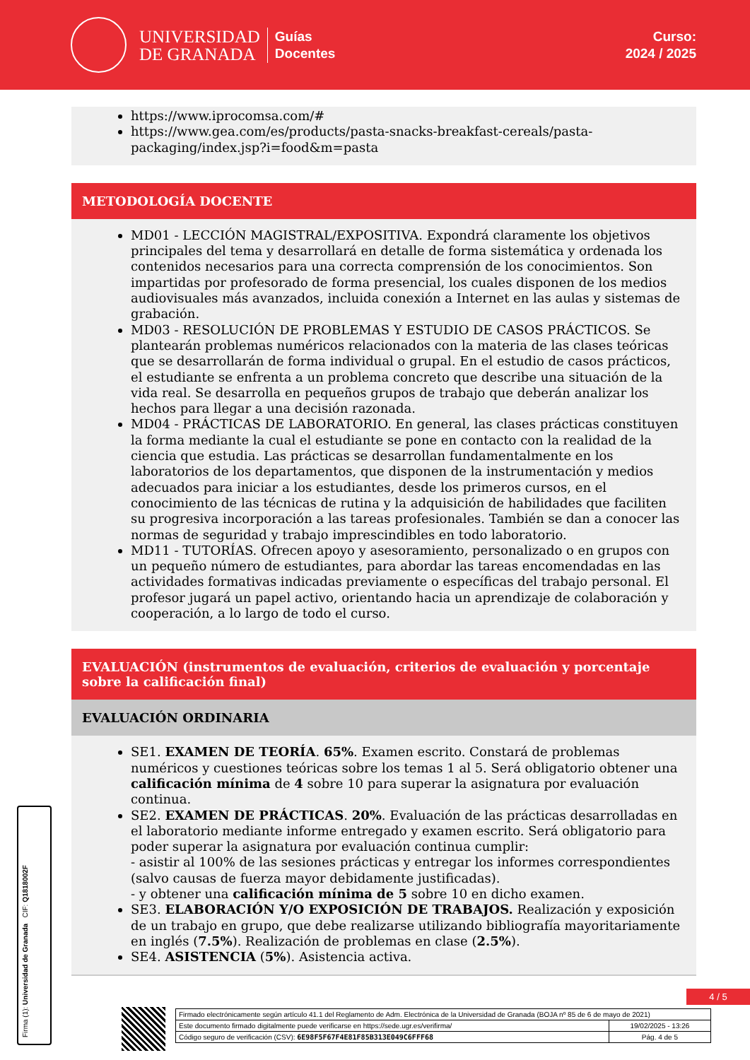UNIVERSIDAD
DE GRANADA
Guías
Docentes
Curso:
2024 / 2025
https://www.iprocomsa.com/#
https://www.gea.com/es/products/pasta-snacks-breakfast-cereals/pasta-packaging/index.jsp?i=food&m=pasta
METODOLOGÍA DOCENTE
MD01 - LECCIÓN MAGISTRAL/EXPOSITIVA. Expondrá claramente los objetivos principales del tema y desarrollará en detalle de forma sistemática y ordenada los contenidos necesarios para una correcta comprensión de los conocimientos. Son impartidas por profesorado de forma presencial, los cuales disponen de los medios audiovisuales más avanzados, incluida conexión a Internet en las aulas y sistemas de grabación.
MD03 - RESOLUCIÓN DE PROBLEMAS Y ESTUDIO DE CASOS PRÁCTICOS. Se plantearán problemas numéricos relacionados con la materia de las clases teóricas que se desarrollarán de forma individual o grupal. En el estudio de casos prácticos, el estudiante se enfrenta a un problema concreto que describe una situación de la vida real. Se desarrolla en pequeños grupos de trabajo que deberán analizar los hechos para llegar a una decisión razonada.
MD04 - PRÁCTICAS DE LABORATORIO. En general, las clases prácticas constituyen la forma mediante la cual el estudiante se pone en contacto con la realidad de la ciencia que estudia. Las prácticas se desarrollan fundamentalmente en los laboratorios de los departamentos, que disponen de la instrumentación y medios adecuados para iniciar a los estudiantes, desde los primeros cursos, en el conocimiento de las técnicas de rutina y la adquisición de habilidades que faciliten su progresiva incorporación a las tareas profesionales. También se dan a conocer las normas de seguridad y trabajo imprescindibles en todo laboratorio.
MD11 - TUTORÍAS. Ofrecen apoyo y asesoramiento, personalizado o en grupos con un pequeño número de estudiantes, para abordar las tareas encomendadas en las actividades formativas indicadas previamente o específicas del trabajo personal. El profesor jugará un papel activo, orientando hacia un aprendizaje de colaboración y cooperación, a lo largo de todo el curso.
EVALUACIÓN (instrumentos de evaluación, criterios de evaluación y porcentaje sobre la calificación final)
EVALUACIÓN ORDINARIA
SE1. EXAMEN DE TEORÍA. 65%. Examen escrito. Constará de problemas numéricos y cuestiones teóricas sobre los temas 1 al 5. Será obligatorio obtener una calificación mínima de 4 sobre 10 para superar la asignatura por evaluación continua.
SE2. EXAMEN DE PRÁCTICAS. 20%. Evaluación de las prácticas desarrolladas en el laboratorio mediante informe entregado y examen escrito. Será obligatorio para poder superar la asignatura por evaluación continua cumplir:
- asistir al 100% de las sesiones prácticas y entregar los informes correspondientes (salvo causas de fuerza mayor debidamente justificadas).
- y obtener una calificación mínima de 5 sobre 10 en dicho examen.
SE3. ELABORACIÓN Y/O EXPOSICIÓN DE TRABAJOS. Realización y exposición de un trabajo en grupo, que debe realizarse utilizando bibliografía mayoritariamente en inglés (7.5%). Realización de problemas en clase (2.5%).
SE4. ASISTENCIA (5%). Asistencia activa.
Firma (1): Universidad de Granada CIF: Q1818002F
4 / 5
| Firmado electrónicamente según artículo 41.1 del Reglamento de Adm. Electrónica de la Universidad de Granada (BOJA nº 85 de 6 de mayo de 2021) | |
| Este documento firmado digitalmente puede verificarse en https://sede.ugr.es/verifirma/ | 19/02/2025 - 13:26 |
| Código seguro de verificación (CSV): 6E98F5F67F4E81F85B313E049C6FFF68 | Pág. 4 de 5 |